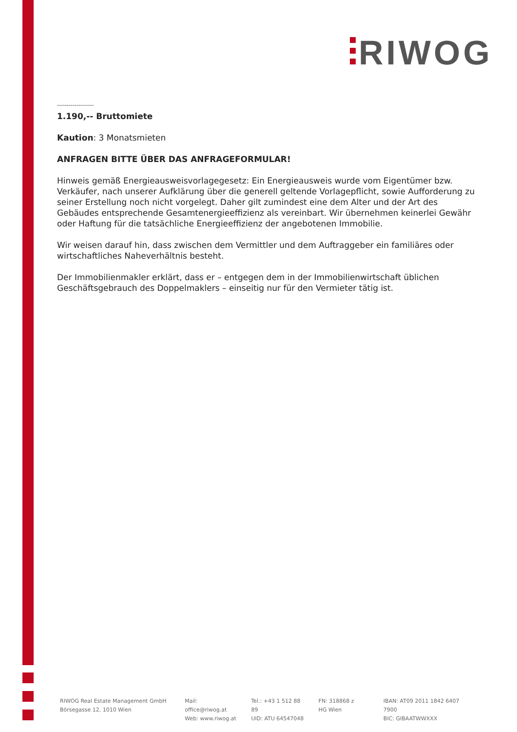RIWOG
-------------------
1.190,-- Bruttomiete
Kaution: 3 Monatsmieten
ANFRAGEN BITTE ÜBER DAS ANFRAGEFORMULAR!
Hinweis gemäß Energieausweisvorlagegesetz: Ein Energieausweis wurde vom Eigentümer bzw. Verkäufer, nach unserer Aufklärung über die generell geltende Vorlagepflicht, sowie Aufforderung zu seiner Erstellung noch nicht vorgelegt. Daher gilt zumindest eine dem Alter und der Art des Gebäudes entsprechende Gesamtenergieeffizienz als vereinbart. Wir übernehmen keinerlei Gewähr oder Haftung für die tatsächliche Energieeffizienz der angebotenen Immobilie.
Wir weisen darauf hin, dass zwischen dem Vermittler und dem Auftraggeber ein familiäres oder wirtschaftliches Naheverhältnis besteht.
Der Immobilienmakler erklärt, dass er – entgegen dem in der Immobilienwirtschaft üblichen Geschäftsgebrauch des Doppelmaklers – einseitig nur für den Vermieter tätig ist.
RIWOG Real Estate Management GmbH
Börsegasse 12, 1010 Wien
Mail: office@riwog.at
Web: www.riwog.at
Tel.: +43 1 512 88 89
UID: ATU 64547048
FN: 318868 z
HG Wien
IBAN: AT09 2011 1842 6407 7900
BIC: GIBAATWWXXX